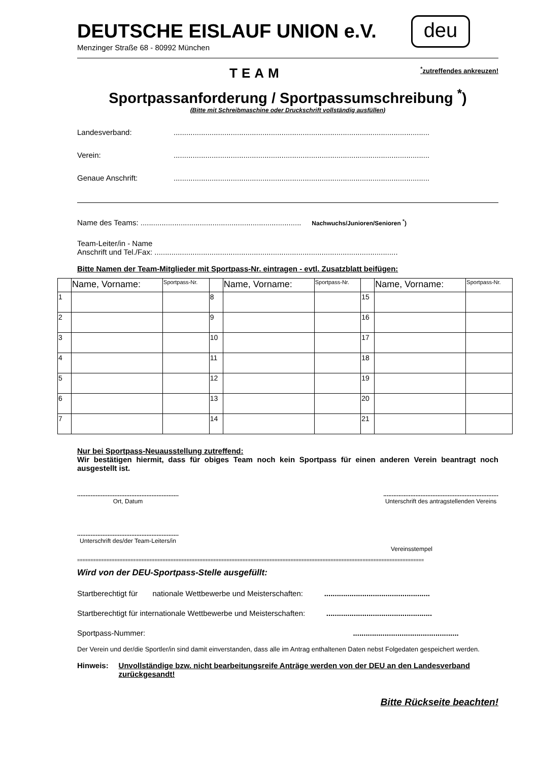DEUTSCHE EISLAUF UNION e.V.
Menzinger Straße 68 - 80992 München
deu
TEAM<sup>*</sup>zutreffendes ankreuzen!
Sportpassanforderung / Sportpassumschreibung <sup>*</sup>)
(Bitte mit Schreibmaschine oder Druckschrift vollständig ausfüllen)
Landesverband:.........................................................................................................................
Verein:.........................................................................................................................
Genaue Anschrift:.........................................................................................................................
Name des Teams: ............................................................................ Nachwuchs/Junioren/Senioren <sup>*</sup>)
Team-Leiter/in - Name
Anschrift und Tel./Fax: ...................................................................................................................
Bitte Namen der Team-Mitglieder mit Sportpass-Nr. eintragen - evtl. Zusatzblatt beifügen:
| | Name, Vorname: | Sportpass-Nr. | | Name, Vorname: | Sportpass-Nr. | | Name, Vorname: | Sportpass-Nr. |
| 1 | | | 8 | | | 15 | | |
| 2 | | | 9 | | | 16 | | |
| 3 | | | 10 | | | 17 | | |
| 4 | | | 11 | | | 18 | | |
| 5 | | | 12 | | | 19 | | |
| 6 | | | 13 | | | 20 | | |
| 7 | | | 14 | | | 21 | | |
Nur bei Sportpass-Neuausstellung zutreffend:
Wir bestätigen hiermit, dass für obiges Team noch kein Sportpass für einen anderen Verein beantragt noch ausgestellt ist.
............................................................
Ort, Datum
....................................................................
Unterschrift des antragstellenden Vereins
............................................................
Unterschrift des/der Team-Leiters/in
Vereinsstempel
==================================================================================================================================
Wird von der DEU-Sportpass-Stelle ausgefüllt:
Startberechtigt für nationale Wettbewerbe und Meisterschaften: ..................................................
Startberechtigt für internationale Wettbewerbe und Meisterschaften: ..................................................
Sportpass-Nummer: ..................................................
Der Verein und der/die Sportler/in sind damit einverstanden, dass alle im Antrag enthaltenen Daten nebst Folgedaten gespeichert werden.
Hinweis: Unvollständige bzw. nicht bearbeitungsreife Anträge werden von der DEU an den Landesverband zurückgesandt!
Bitte Rückseite beachten!